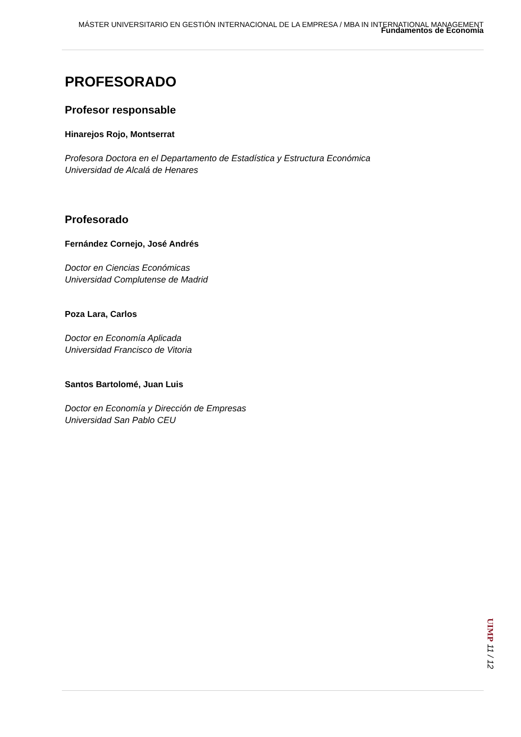MÁSTER UNIVERSITARIO EN GESTIÓN INTERNACIONAL DE LA EMPRESA / MBA IN INTERNATIONAL MANAGEMENT
Fundamentos de Economía
PROFESORADO
Profesor responsable
Hinarejos Rojo, Montserrat
Profesora Doctora en el Departamento de Estadística y Estructura Económica
Universidad de Alcalá de Henares
Profesorado
Fernández Cornejo, José Andrés
Doctor en Ciencias Económicas
Universidad Complutense de Madrid
Poza Lara, Carlos
Doctor en Economía Aplicada
Universidad Francisco de Vitoria
Santos Bartolomé, Juan Luis
Doctor en Economía y Dirección de Empresas
Universidad San Pablo CEU
UIMP 11 / 12